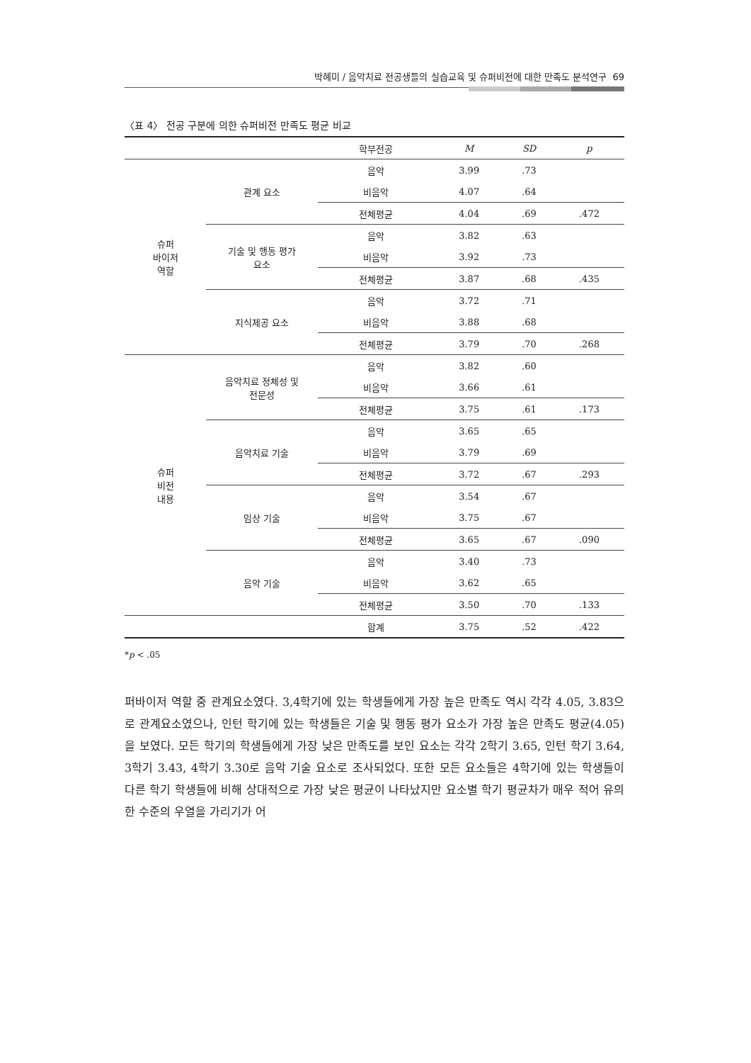박혜미 / 음악치료 전공생들의 실습교육 및 슈퍼비전에 대한 만족도 분석연구 69
〈표 4〉 전공 구분에 의한 슈퍼비전 만족도 평균 비교
| | | 학부전공 | M | SD | p |
| --- | --- | --- | --- | --- | --- |
| 슈퍼 바이저 역할 | 관계 요소 | 음악 | 3.99 | .73 | |
| | | 비음악 | 4.07 | .64 | |
| | | 전체평균 | 4.04 | .69 | .472 |
| | 기술 및 행동 평가 요소 | 음악 | 3.82 | .63 | |
| | | 비음악 | 3.92 | .73 | |
| | | 전체평균 | 3.87 | .68 | .435 |
| | 지식제공 요소 | 음악 | 3.72 | .71 | |
| | | 비음악 | 3.88 | .68 | |
| | | 전체평균 | 3.79 | .70 | .268 |
| 슈퍼 비전 내용 | 음악치료 정체성 및 전문성 | 음악 | 3.82 | .60 | |
| | | 비음악 | 3.66 | .61 | |
| | | 전체평균 | 3.75 | .61 | .173 |
| | 음악치료 기술 | 음악 | 3.65 | .65 | |
| | | 비음악 | 3.79 | .69 | |
| | | 전체평균 | 3.72 | .67 | .293 |
| | 임상 기술 | 음악 | 3.54 | .67 | |
| | | 비음악 | 3.75 | .67 | |
| | | 전체평균 | 3.65 | .67 | .090 |
| | 음악 기술 | 음악 | 3.40 | .73 | |
| | | 비음악 | 3.62 | .65 | |
| | | 전체평균 | 3.50 | .70 | .133 |
| | | 합계 | 3.75 | .52 | .422 |
*p < .05
퍼바이저 역할 중 관계요소였다. 3,4학기에 있는 학생들에게 가장 높은 만족도 역시 각각 4.05, 3.83으로 관계요소였으나, 인턴 학기에 있는 학생들은 기술 및 행동 평가 요소가 가장 높은 만족도 평균(4.05)을 보였다. 모든 학기의 학생들에게 가장 낮은 만족도를 보인 요소는 각각 2학기 3.65, 인턴 학기 3.64, 3학기 3.43, 4학기 3.30로 음악 기술 요소로 조사되었다. 또한 모든 요소들은 4학기에 있는 학생들이 다른 학기 학생들에 비해 상대적으로 가장 낮은 평균이 나타났지만 요소별 학기 평균차가 매우 적어 유의한 수준의 우열을 가리기가 어